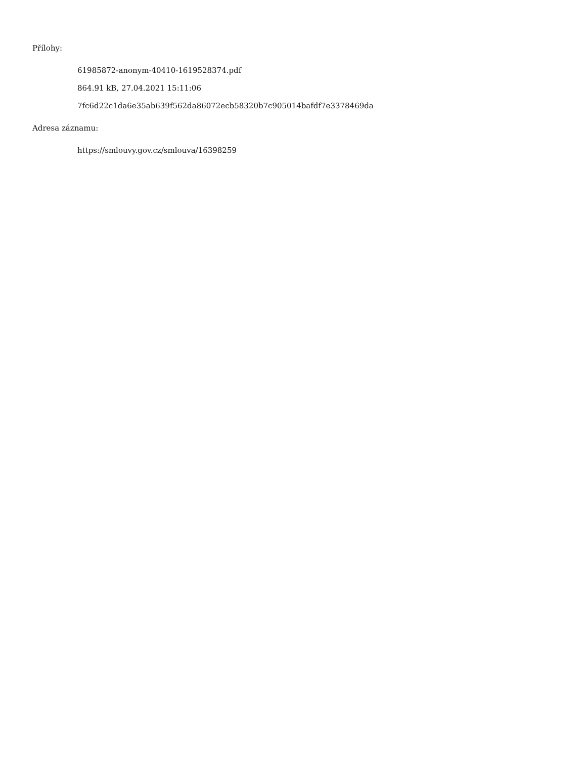Přílohy:
61985872-anonym-40410-1619528374.pdf
864.91 kB, 27.04.2021 15:11:06
7fc6d22c1da6e35ab639f562da86072ecb58320b7c905014bafdf7e3378469da
Adresa záznamu:
https://smlouvy.gov.cz/smlouva/16398259